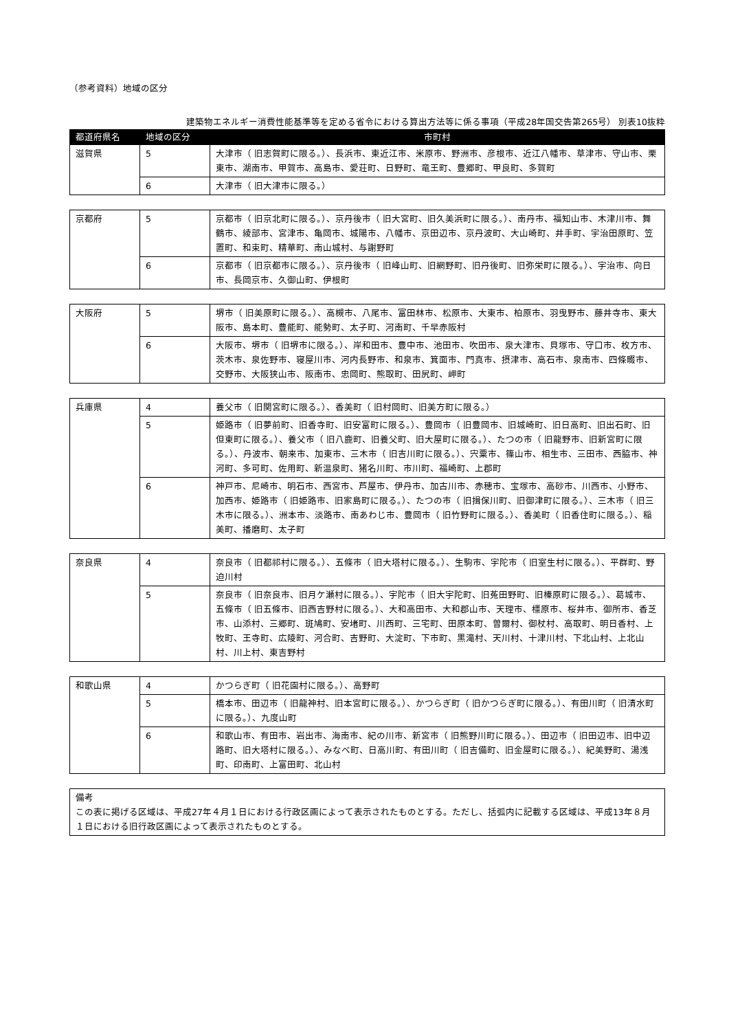（参考資料）地域の区分
建築物エネルギー消費性能基準等を定める省令における算出方法等に係る事項（平成28年国交告第265号） 別表10抜粋
| 都道府県名 | 地域の区分 | 市町村 |
| --- | --- | --- |
| 滋賀県 | 5 | 大津市（ 旧志賀町に限る。）、長浜市、東近江市、米原市、野洲市、彦根市、近江八幡市、草津市、守山市、栗東市、湖南市、甲賀市、高島市、愛荘町、日野町、竜王町、豊郷町、甲良町、多賀町 |
| | 6 | 大津市（ 旧大津市に限る。） |
| 京都府 | 5 | 京都市（ 旧京北町に限る。）、京丹後市（ 旧大宮町、旧久美浜町に限る。）、南丹市、福知山市、木津川市、舞鶴市、綾部市、宮津市、亀岡市、城陽市、八幡市、京田辺市、京丹波町、大山崎町、井手町、宇治田原町、笠置町、和束町、精華町、南山城村、与謝野町 |
| | 6 | 京都市（ 旧京都市に限る。）、京丹後市（ 旧峰山町、旧網野町、旧丹後町、旧弥栄町に限る。）、宇治市、向日市、長岡京市、久御山町、伊根町 |
| 大阪府 | 5 | 堺市（ 旧美原町に限る。）、高槻市、八尾市、富田林市、松原市、大東市、柏原市、羽曳野市、藤井寺市、東大阪市、島本町、豊能町、能勢町、太子町、河南町、千早赤阪村 |
| | 6 | 大阪市、堺市（ 旧堺市に限る。）、岸和田市、豊中市、池田市、吹田市、泉大津市、貝塚市、守口市、枚方市、茨木市、泉佐野市、寝屋川市、河内長野市、和泉市、箕面市、門真市、摂津市、高石市、泉南市、四條畷市、交野市、大阪狭山市、阪南市、忠岡町、熊取町、田尻町、岬町 |
| 兵庫県 | 4 | 養父市（ 旧関宮町に限る。）、香美町（ 旧村岡町、旧美方町に限る。） |
| | 5 | 姫路市（ 旧夢前町、旧香寺町、旧安富町に限る。）、豊岡市（ 旧豊岡市、旧城崎町、旧日高町、旧出石町、旧但東町に限る。）、養父市（ 旧八鹿町、旧養父町、旧大屋町に限る。）、たつの市（ 旧龍野市、旧新宮町に限る。）、丹波市、朝来市、加東市、三木市（ 旧吉川町に限る。）、宍粟市、篠山市、相生市、三田市、西脇市、神河町、多可町、佐用町、新温泉町、猪名川町、市川町、福崎町、上郡町 |
| | 6 | 神戸市、尼崎市、明石市、西宮市、芦屋市、伊丹市、加古川市、赤穂市、宝塚市、高砂市、川西市、小野市、加西市、姫路市（ 旧姫路市、旧家島町に限る。）、たつの市（ 旧揖保川町、旧御津町に限る。）、三木市（ 旧三木市に限る。）、洲本市、淡路市、南あわじ市、豊岡市（ 旧竹野町に限る。）、香美町（ 旧香住町に限る。）、稲美町、播磨町、太子町 |
| 奈良県 | 4 | 奈良市（ 旧都祁村に限る。）、五條市（ 旧大塔村に限る。）、生駒市、宇陀市（ 旧室生村に限る。）、平群町、野迫川村 |
| | 5 | 奈良市（ 旧奈良市、旧月ケ瀬村に限る。）、宇陀市（ 旧大宇陀町、旧菟田野町、旧榛原町に限る。）、葛城市、五條市（ 旧五條市、旧西吉野村に限る。）、大和高田市、大和郡山市、天理市、橿原市、桜井市、御所市、香芝市、山添村、三郷町、斑鳩町、安堵町、川西町、三宅町、田原本町、曽爾村、御杖村、高取町、明日香村、上牧町、王寺町、広陵町、河合町、吉野町、大淀町、下市町、黒滝村、天川村、十津川村、下北山村、上北山村、川上村、東吉野村 |
| 和歌山県 | 4 | かつらぎ町（ 旧花園村に限る。）、高野町 |
| | 5 | 橋本市、田辺市（ 旧龍神村、旧本宮町に限る。）、かつらぎ町（ 旧かつらぎ町に限る。）、有田川町（ 旧清水町に限る。）、九度山町 |
| | 6 | 和歌山市、有田市、岩出市、海南市、紀の川市、新宮市（ 旧熊野川町に限る。）、田辺市（ 旧田辺市、旧中辺路町、旧大塔村に限る。）、みなべ町、日高川町、有田川町（ 旧吉備町、旧金屋町に限る。）、紀美野町、湯浅町、印南町、上富田町、北山村 |
備考
この表に掲げる区域は、平成27年４月１日における行政区画によって表示されたものとする。ただし、括弧内に記載する区域は、平成13年８月１日における旧行政区画によって表示されたものとする。